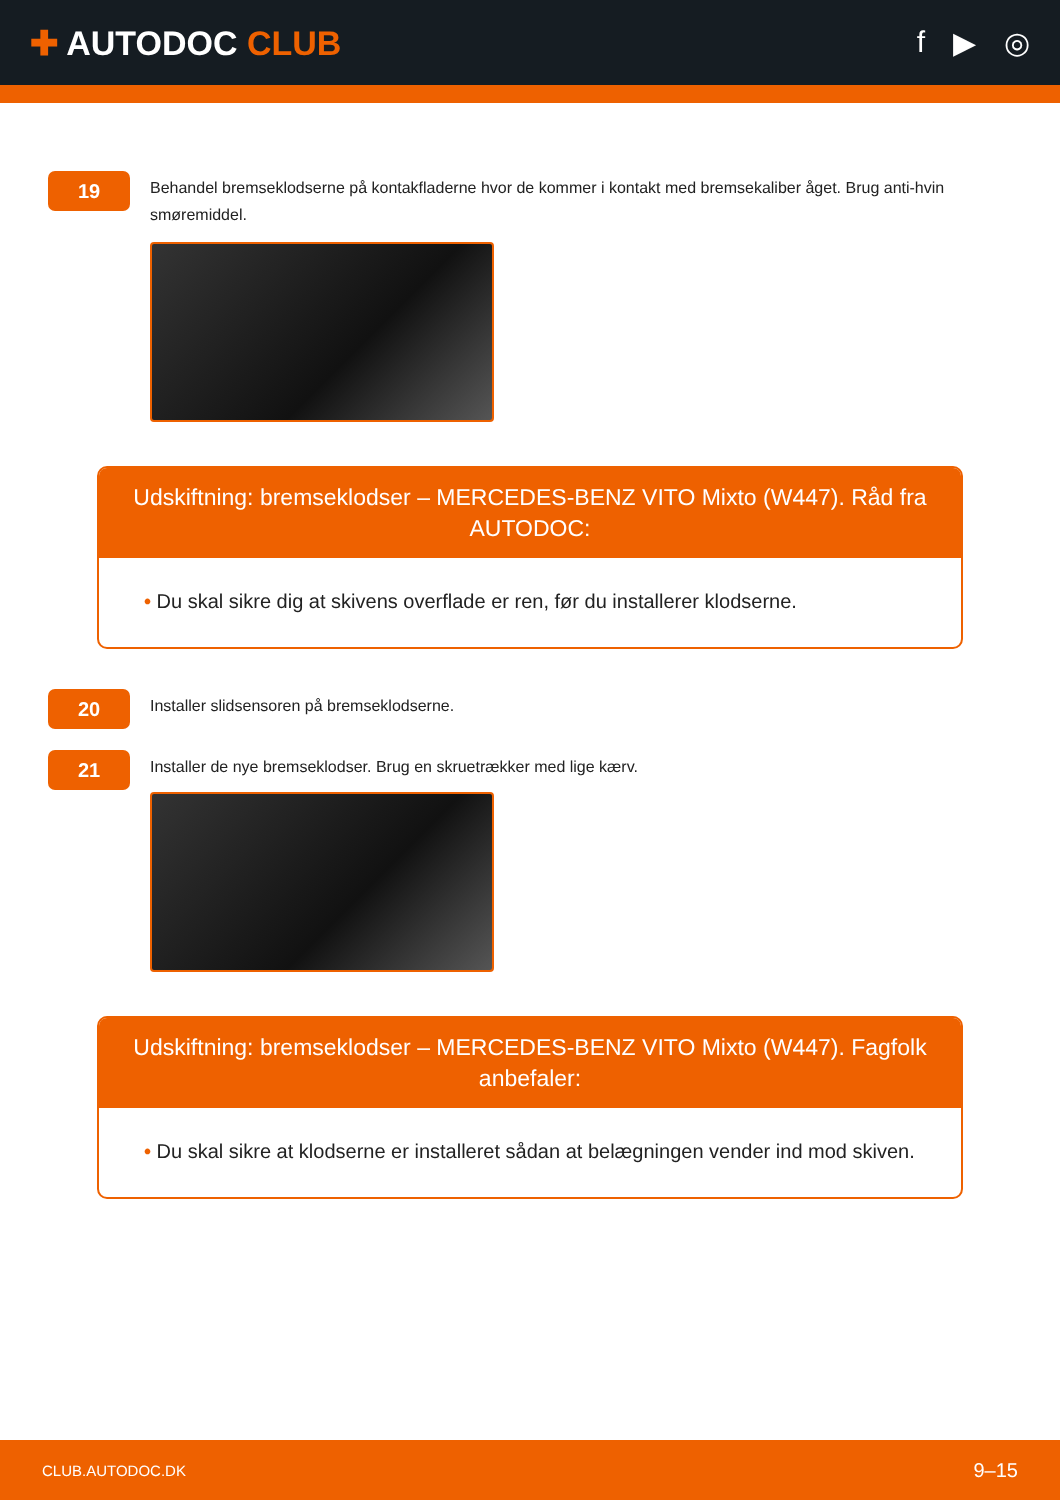✚ AUTODOC CLUB f ▶ ◎
19
Behandel bremseklodserne på kontakfladerne hvor de kommer i kontakt med bremsekaliber åget. Brug anti-hvin smøremiddel.
Udskiftning: bremseklodser – MERCEDES-BENZ VITO Mixto (W447). Råd fra AUTODOC:
• Du skal sikre dig at skivens overflade er ren, før du installerer klodserne.
20
Installer slidsensoren på bremseklodserne.
21
Installer de nye bremseklodser. Brug en skruetrækker med lige kærv.
Udskiftning: bremseklodser – MERCEDES-BENZ VITO Mixto (W447). Fagfolk anbefaler:
• Du skal sikre at klodserne er installeret sådan at belægningen vender ind mod skiven.
CLUB.AUTODOC.DK 9–15